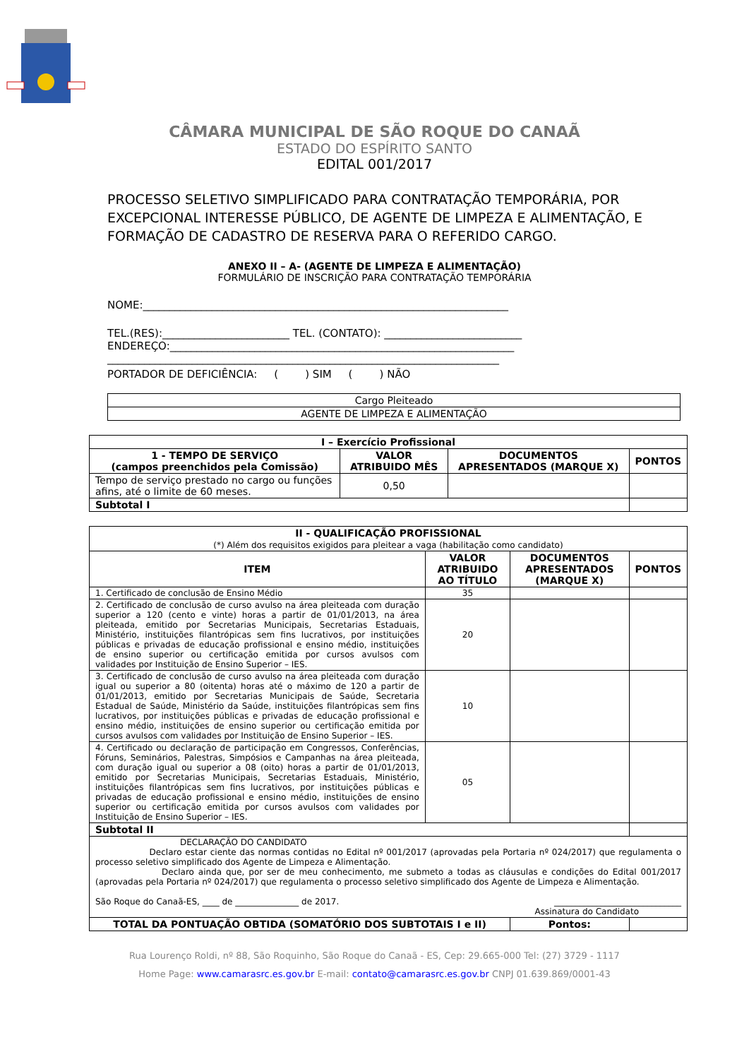CÂMARA MUNICIPAL DE SÃO ROQUE DO CANAÃ
ESTADO DO ESPÍRITO SANTO
EDITAL 001/2017
PROCESSO SELETIVO SIMPLIFICADO PARA CONTRATAÇÃO TEMPORÁRIA, POR EXCEPCIONAL INTERESSE PÚBLICO, DE AGENTE DE LIMPEZA E ALIMENTAÇÃO, E FORMAÇÃO DE CADASTRO DE RESERVA PARA O REFERIDO CARGO.
ANEXO II – A- (AGENTE DE LIMPEZA E ALIMENTAÇÃO)
FORMULÁRIO DE INSCRIÇÃO PARA CONTRATAÇÃO TEMPORÁRIA
NOME:_____________________________________________________________________
TEL.(RES):________________________ TEL. (CONTATO): __________________________
ENDEREÇO:_________________________________________________________________
__________________________________________________________________________
PORTADOR DE DEFICIÊNCIA: ( ) SIM ( ) NÃO
| Cargo Pleiteado |
| AGENTE DE LIMPEZA E ALIMENTAÇÃO |
| I – Exercício Profissional | | | |
| --- | --- | --- | --- |
| 1 - TEMPO DE SERVIÇO (campos preenchidos pela Comissão) | VALOR ATRIBUIDO MÊS | DOCUMENTOS APRESENTADOS (MARQUE X) | PONTOS |
| Tempo de serviço prestado no cargo ou funções afins, até o limite de 60 meses. | 0,50 | | |
| Subtotal I | | | |
| II - QUALIFICAÇÃO PROFISSIONAL (*) Além dos requisitos exigidos para pleitear a vaga (habilitação como candidato) | | | |
| --- | --- | --- | --- |
| ITEM | VALOR ATRIBUIDO AO TÍTULO | DOCUMENTOS APRESENTADOS (MARQUE X) | PONTOS |
| 1. Certificado de conclusão de Ensino Médio | 35 | | |
| 2. Certificado de conclusão de curso avulso na área pleiteada com duração superior a 120 (cento e vinte) horas a partir de 01/01/2013, na área pleiteada, emitido por Secretarias Municipais, Secretarias Estaduais, Ministério, instituições filantrópicas sem fins lucrativos, por instituições públicas e privadas de educação profissional e ensino médio, instituições de ensino superior ou certificação emitida por cursos avulsos com validades por Instituição de Ensino Superior – IES. | 20 | | |
| 3. Certificado de conclusão de curso avulso na área pleiteada com duração igual ou superior a 80 (oitenta) horas até o máximo de 120 a partir de 01/01/2013, emitido por Secretarias Municipais de Saúde, Secretaria Estadual de Saúde, Ministério da Saúde, instituições filantrópicas sem fins lucrativos, por instituições públicas e privadas de educação profissional e ensino médio, instituições de ensino superior ou certificação emitida por cursos avulsos com validades por Instituição de Ensino Superior – IES. | 10 | | |
| 4. Certificado ou declaração de participação em Congressos, Conferências, Fóruns, Seminários, Palestras, Simpósios e Campanhas na área pleiteada, com duração igual ou superior a 08 (oito) horas a partir de 01/01/2013, emitido por Secretarias Municipais, Secretarias Estaduais, Ministério, instituições filantrópicas sem fins lucrativos, por instituições públicas e privadas de educação profissional e ensino médio, instituições de ensino superior ou certificação emitida por cursos avulsos com validades por Instituição de Ensino Superior – IES. | 05 | | |
| Subtotal II | | | |
| DECLARAÇÃO DO CANDIDATO Declaro estar ciente das normas contidas no Edital nº 001/2017 (aprovadas pela Portaria nº 024/2017) que regulamenta o processo seletivo simplificado dos Agente de Limpeza e Alimentação. Declaro ainda que, por ser de meu conhecimento, me submeto a todas as cláusulas e condições do Edital 001/2017 (aprovadas pela Portaria nº 024/2017) que regulamenta o processo seletivo simplificado dos Agente de Limpeza e Alimentação. São Roque do Canaã-ES, ____ de _______________ de 2017. ______________________________ Assinatura do Candidato | | | |
| TOTAL DA PONTUAÇÃO OBTIDA (SOMATÓRIO DOS SUBTOTAIS I e II) | | Pontos: | |
Rua Lourenço Roldi, nº 88, São Roquinho, São Roque do Canaã - ES, Cep: 29.665-000 Tel: (27) 3729 - 1117
Home Page: www.camarasrc.es.gov.br E-mail: contato@camarasrc.es.gov.br CNPJ 01.639.869/0001-43